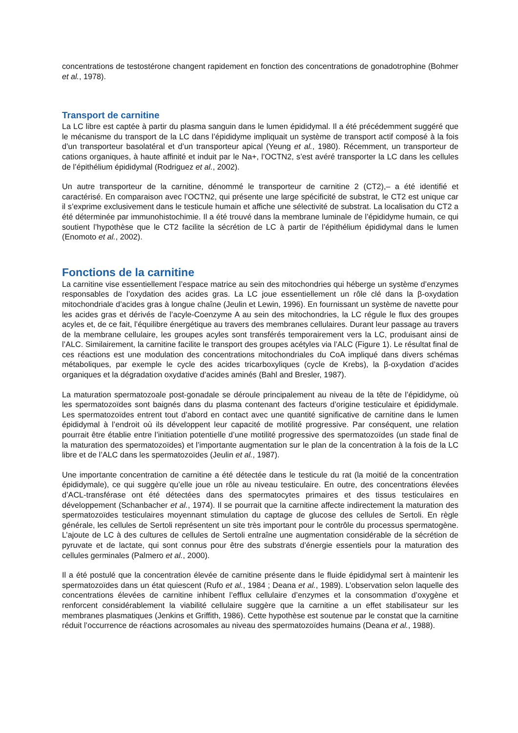concentrations de testostérone changent rapidement en fonction des concentrations de gonadotrophine (Bohmer et al., 1978).
Transport de carnitine
La LC libre est captée à partir du plasma sanguin dans le lumen épididymal. Il a été précédemment suggéré que le mécanisme du transport de la LC dans l’épididyme impliquait un système de transport actif composé à la fois d’un transporteur basolatéral et d’un transporteur apical (Yeung et al., 1980). Récemment, un transporteur de cations organiques, à haute affinité et induit par le Na+, l’OCTN2, s’est avéré transporter la LC dans les cellules de l’épithélium épididymal (Rodriguez et al., 2002).
Un autre transporteur de la carnitine, dénommé le transporteur de carnitine 2 (CT2),– a été identifié et caractérisé. En comparaison avec l’OCTN2, qui présente une large spécificité de substrat, le CT2 est unique car il s’exprime exclusivement dans le testicule humain et affiche une sélectivité de substrat. La localisation du CT2 a été déterminée par immunohistochimie. Il a été trouvé dans la membrane luminale de l’épididyme humain, ce qui soutient l’hypothèse que le CT2 facilite la sécrétion de LC à partir de l’épithélium épididymal dans le lumen (Enomoto et al., 2002).
Fonctions de la carnitine
La carnitine vise essentiellement l’espace matrice au sein des mitochondries qui héberge un système d’enzymes responsables de l’oxydation des acides gras. La LC joue essentiellement un rôle clé dans la β-oxydation mitochondriale d’acides gras à longue chaîne (Jeulin et Lewin, 1996). En fournissant un système de navette pour les acides gras et dérivés de l’acyle-Coenzyme A au sein des mitochondries, la LC régule le flux des groupes acyles et, de ce fait, l’équilibre énergétique au travers des membranes cellulaires. Durant leur passage au travers de la membrane cellulaire, les groupes acyles sont transférés temporairement vers la LC, produisant ainsi de l’ALC. Similairement, la carnitine facilite le transport des groupes acétyles via l’ALC (Figure 1). Le résultat final de ces réactions est une modulation des concentrations mitochondriales du CoA impliqué dans divers schémas métaboliques, par exemple le cycle des acides tricarboxyliques (cycle de Krebs), la β-oxydation d’acides organiques et la dégradation oxydative d’acides aminés (Bahl and Bresler, 1987).
La maturation spermatozoale post-gonadale se déroule principalement au niveau de la tête de l’épididyme, où les spermatozoïdes sont baignés dans du plasma contenant des facteurs d’origine testiculaire et épididymale. Les spermatozoïdes entrent tout d’abord en contact avec une quantité significative de carnitine dans le lumen épididymal à l’endroit où ils développent leur capacité de motilité progressive. Par conséquent, une relation pourrait être établie entre l’initiation potentielle d’une motilité progressive des spermatozoïdes (un stade final de la maturation des spermatozoïdes) et l’importante augmentation sur le plan de la concentration à la fois de la LC libre et de l’ALC dans les spermatozoïdes (Jeulin et al., 1987).
Une importante concentration de carnitine a été détectée dans le testicule du rat (la moitié de la concentration épididymale), ce qui suggère qu’elle joue un rôle au niveau testiculaire. En outre, des concentrations élevées d’ACL-transférase ont été détectées dans des spermatocytes primaires et des tissus testiculaires en développement (Schanbacher et al., 1974). Il se pourrait que la carnitine affecte indirectement la maturation des spermatozoïdes testiculaires moyennant stimulation du captage de glucose des cellules de Sertoli. En règle générale, les cellules de Sertoli représentent un site très important pour le contrôle du processus spermatogène. L’ajoute de LC à des cultures de cellules de Sertoli entraîne une augmentation considérable de la sécrétion de pyruvate et de lactate, qui sont connus pour être des substrats d’énergie essentiels pour la maturation des cellules germinales (Palmero et al., 2000).
Il a été postulé que la concentration élevée de carnitine présente dans le fluide épididymal sert à maintenir les spermatozoïdes dans un état quiescent (Rufo et al., 1984 ; Deana et al., 1989). L’observation selon laquelle des concentrations élevées de carnitine inhibent l’efflux cellulaire d’enzymes et la consommation d’oxygène et renforcent considérablement la viabilité cellulaire suggère que la carnitine a un effet stabilisateur sur les membranes plasmatiques (Jenkins et Griffith, 1986). Cette hypothèse est soutenue par le constat que la carnitine réduit l’occurrence de réactions acrosomales au niveau des spermatozoïdes humains (Deana et al., 1988).